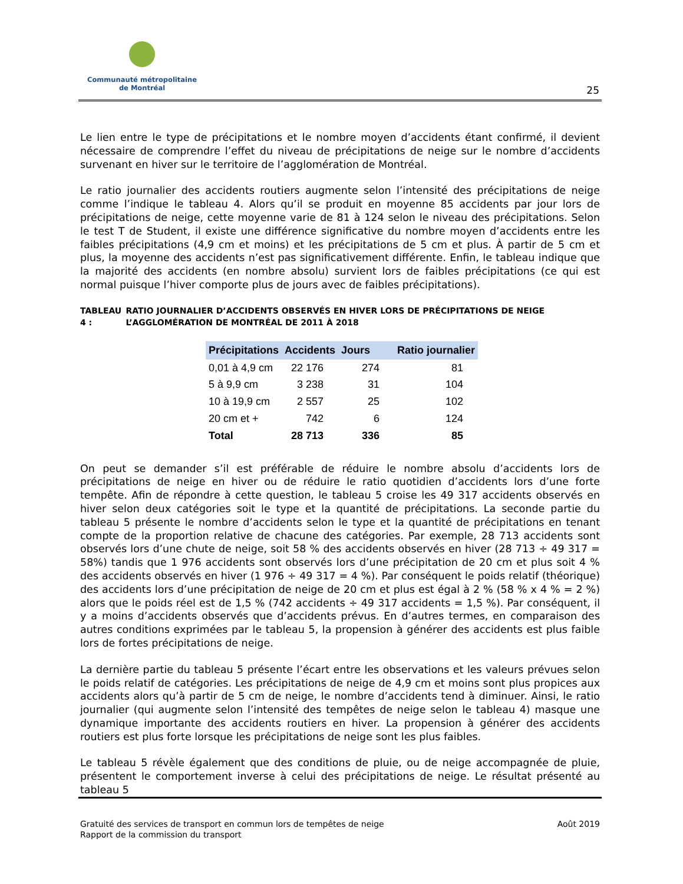Communauté métropolitaine
de Montréal
25
Le lien entre le type de précipitations et le nombre moyen d’accidents étant confirmé, il devient nécessaire de comprendre l’effet du niveau de précipitations de neige sur le nombre d’accidents survenant en hiver sur le territoire de l’agglomération de Montréal.
Le ratio journalier des accidents routiers augmente selon l’intensité des précipitations de neige comme l’indique le tableau 4. Alors qu’il se produit en moyenne 85 accidents par jour lors de précipitations de neige, cette moyenne varie de 81 à 124 selon le niveau des précipitations. Selon le test T de Student, il existe une différence significative du nombre moyen d’accidents entre les faibles précipitations (4,9 cm et moins) et les précipitations de 5 cm et plus. À partir de 5 cm et plus, la moyenne des accidents n’est pas significativement différente. Enfin, le tableau indique que la majorité des accidents (en nombre absolu) survient lors de faibles précipitations (ce qui est normal puisque l’hiver comporte plus de jours avec de faibles précipitations).
TABLEAU 4 : RATIO JOURNALIER D’ACCIDENTS OBSERVÉS EN HIVER LORS DE PRÉCIPITATIONS DE NEIGE L’AGGLOMÉRATION DE MONTRÉAL DE 2011 À 2018
| Précipitations | Accidents | Jours | Ratio journalier |
| --- | --- | --- | --- |
| 0,01 à 4,9 cm | 22 176 | 274 | 81 |
| 5 à 9,9 cm | 3 238 | 31 | 104 |
| 10 à 19,9 cm | 2 557 | 25 | 102 |
| 20 cm et + | 742 | 6 | 124 |
| Total | 28 713 | 336 | 85 |
On peut se demander s’il est préférable de réduire le nombre absolu d’accidents lors de précipitations de neige en hiver ou de réduire le ratio quotidien d’accidents lors d’une forte tempête. Afin de répondre à cette question, le tableau 5 croise les 49 317 accidents observés en hiver selon deux catégories soit le type et la quantité de précipitations. La seconde partie du tableau 5 présente le nombre d’accidents selon le type et la quantité de précipitations en tenant compte de la proportion relative de chacune des catégories. Par exemple, 28 713 accidents sont observés lors d’une chute de neige, soit 58 % des accidents observés en hiver (28 713 ÷ 49 317 = 58%) tandis que 1 976 accidents sont observés lors d’une précipitation de 20 cm et plus soit 4 % des accidents observés en hiver (1 976 ÷ 49 317 = 4 %). Par conséquent le poids relatif (théorique) des accidents lors d’une précipitation de neige de 20 cm et plus est égal à 2 % (58 % x 4 % = 2 %) alors que le poids réel est de 1,5 % (742 accidents ÷ 49 317 accidents = 1,5 %). Par conséquent, il y a moins d’accidents observés que d’accidents prévus. En d’autres termes, en comparaison des autres conditions exprimées par le tableau 5, la propension à générer des accidents est plus faible lors de fortes précipitations de neige.
La dernière partie du tableau 5 présente l’écart entre les observations et les valeurs prévues selon le poids relatif de catégories. Les précipitations de neige de 4,9 cm et moins sont plus propices aux accidents alors qu’à partir de 5 cm de neige, le nombre d’accidents tend à diminuer. Ainsi, le ratio journalier (qui augmente selon l’intensité des tempêtes de neige selon le tableau 4) masque une dynamique importante des accidents routiers en hiver. La propension à générer des accidents routiers est plus forte lorsque les précipitations de neige sont les plus faibles.
Le tableau 5 révèle également que des conditions de pluie, ou de neige accompagnée de pluie, présentent le comportement inverse à celui des précipitations de neige. Le résultat présenté au tableau 5
Gratuité des services de transport en commun lors de tempêtes de neige
Rapport de la commission du transport
Août 2019